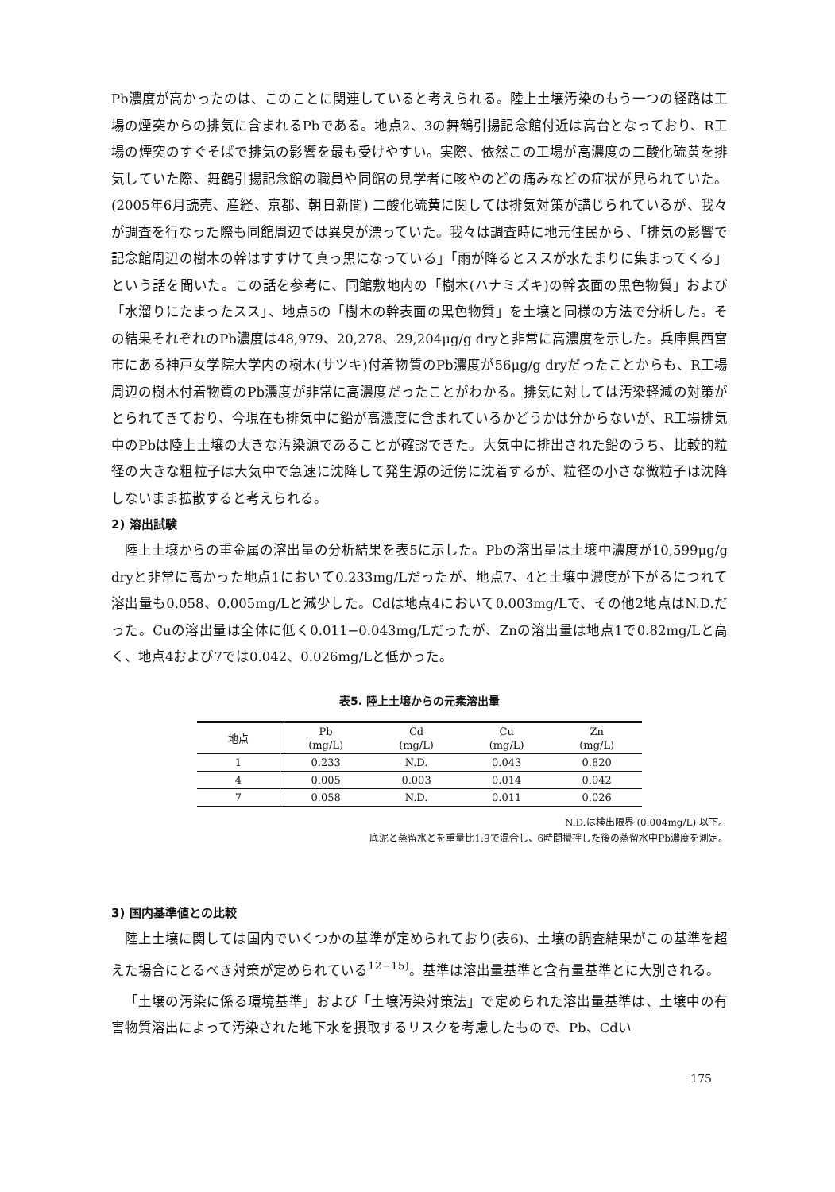Pb濃度が高かったのは、このことに関連していると考えられる。陸上土壌汚染のもう一つの経路は工場の煙突からの排気に含まれるPbである。地点2、3の舞鶴引揚記念館付近は高台となっており、R工場の煙突のすぐそばで排気の影響を最も受けやすい。実際、依然この工場が高濃度の二酸化硫黄を排気していた際、舞鶴引揚記念館の職員や同館の見学者に咳やのどの痛みなどの症状が見られていた。(2005年6月読売、産経、京都、朝日新聞) 二酸化硫黄に関しては排気対策が講じられているが、我々が調査を行なった際も同館周辺では異臭が漂っていた。我々は調査時に地元住民から、「排気の影響で記念館周辺の樹木の幹はすすけて真っ黒になっている」「雨が降るとススが水たまりに集まってくる」という話を聞いた。この話を参考に、同館敷地内の「樹木(ハナミズキ)の幹表面の黒色物質」および「水溜りにたまったスス」、地点5の「樹木の幹表面の黒色物質」を土壌と同様の方法で分析した。その結果それぞれのPb濃度は48,979、20,278、29,204μg/g dryと非常に高濃度を示した。兵庫県西宮市にある神戸女学院大学内の樹木(サツキ)付着物質のPb濃度が56μg/g dryだったことからも、R工場周辺の樹木付着物質のPb濃度が非常に高濃度だったことがわかる。排気に対しては汚染軽減の対策がとられてきており、今現在も排気中に鉛が高濃度に含まれているかどうかは分からないが、R工場排気中のPbは陸上土壌の大きな汚染源であることが確認できた。大気中に排出された鉛のうち、比較的粒径の大きな粗粒子は大気中で急速に沈降して発生源の近傍に沈着するが、粒径の小さな微粒子は沈降しないまま拡散すると考えられる。
2) 溶出試験
陸上土壌からの重金属の溶出量の分析結果を表5に示した。Pbの溶出量は土壌中濃度が10,599μg/g dryと非常に高かった地点1において0.233mg/Lだったが、地点7、4と土壌中濃度が下がるにつれて溶出量も0.058、0.005mg/Lと減少した。Cdは地点4において0.003mg/Lで、その他2地点はN.D.だった。Cuの溶出量は全体に低く0.011−0.043mg/Lだったが、Znの溶出量は地点1で0.82mg/Lと高く、地点4および7では0.042、0.026mg/Lと低かった。
表5. 陸上土壌からの元素溶出量
| 地点 | Pb (mg/L) | Cd (mg/L) | Cu (mg/L) | Zn (mg/L) |
| --- | --- | --- | --- | --- |
| 1 | 0.233 | N.D. | 0.043 | 0.820 |
| 4 | 0.005 | 0.003 | 0.014 | 0.042 |
| 7 | 0.058 | N.D. | 0.011 | 0.026 |
N.D.は検出限界 (0.004mg/L) 以下。
底泥と蒸留水とを重量比1:9で混合し、6時間攪拌した後の蒸留水中Pb濃度を測定。
3) 国内基準値との比較
陸上土壌に関しては国内でいくつかの基準が定められており(表6)、土壌の調査結果がこの基準を超えた場合にとるべき対策が定められている<sup>12−15)</sup>。基準は溶出量基準と含有量基準とに大別される。
「土壌の汚染に係る環境基準」および「土壌汚染対策法」で定められた溶出量基準は、土壌中の有害物質溶出によって汚染された地下水を摂取するリスクを考慮したもので、Pb、Cdい
175